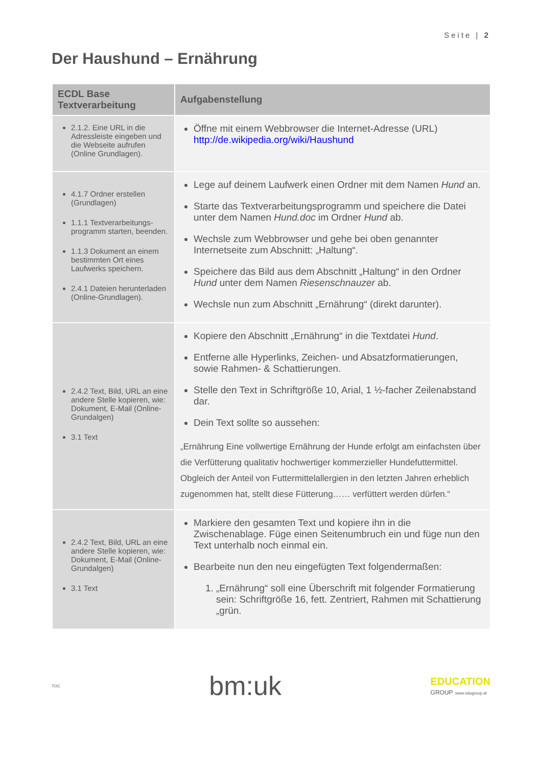Seite | 2
Der Haushund – Ernährung
| ECDL Base Textverarbeitung | Aufgabenstellung |
| --- | --- |
| 2.1.2. Eine URL in die Adressleiste eingeben und die Webseite aufrufen (Online Grundlagen). | Öffne mit einem Webbrowser die Internet-Adresse (URL) http://de.wikipedia.org/wiki/Haushund |
| 4.1.7 Ordner erstellen (Grundlagen) 1.1.1 Textverarbeitungs­programm starten, beenden. 1.1.3 Dokument an einem bestimmten Ort eines Laufwerks speichern. 2.4.1 Dateien herunterladen (Online-Grundlagen). | Lege auf deinem Laufwerk einen Ordner mit dem Namen Hund an. Starte das Textverarbeitungsprogramm und speichere die Datei unter dem Namen Hund.doc im Ordner Hund ab. Wechsle zum Webbrowser und gehe bei oben genannter Internetseite zum Abschnitt: „Haltung“. Speichere das Bild aus dem Abschnitt „Haltung“ in den Ordner Hund unter dem Namen Riesenschnauzer ab. Wechsle nun zum Abschnitt „Ernährung“ (direkt darunter). |
| 2.4.2 Text, Bild, URL an eine andere Stelle kopieren, wie: Dokument, E-Mail (Online-Grundalgen) 3.1 Text | Kopiere den Abschnitt „Ernährung“ in die Textdatei Hund . Entferne alle Hyperlinks, Zeichen- und Absatzformatierungen, sowie Rahmen- & Schattierungen. Stelle den Text in Schriftgröße 10, Arial, 1 ½-facher Zeilenabstand dar. Dein Text sollte so aussehen: „Ernährung Eine vollwertige Ernährung der Hunde erfolgt am einfachsten über die Verfütterung qualitativ hochwertiger kommerzieller Hundefuttermittel. Obgleich der Anteil von Futtermittelallergien in den letzten Jahren erheblich zugenommen hat, stellt diese Fütterung…… verfüttert werden dürfen.“ |
| 2.4.2 Text, Bild, URL an eine andere Stelle kopieren, wie: Dokument, E-Mail (Online-Grundalgen) 3.1 Text | Markiere den gesamten Text und kopiere ihn in die Zwischenablage. Füge einen Seitenumbruch ein und füge nun den Text unterhalb noch einmal ein. Bearbeite nun den neu eingefügten Text folgendermaßen: 1. „Ernährung“ soll eine Überschrift mit folgender Formatierung sein: Schriftgröße 16, fett. Zentriert, Rahmen mit Schattierung „grün. |
TOC
bm:uk
EDUCATION
GROUP www.edugroup.at